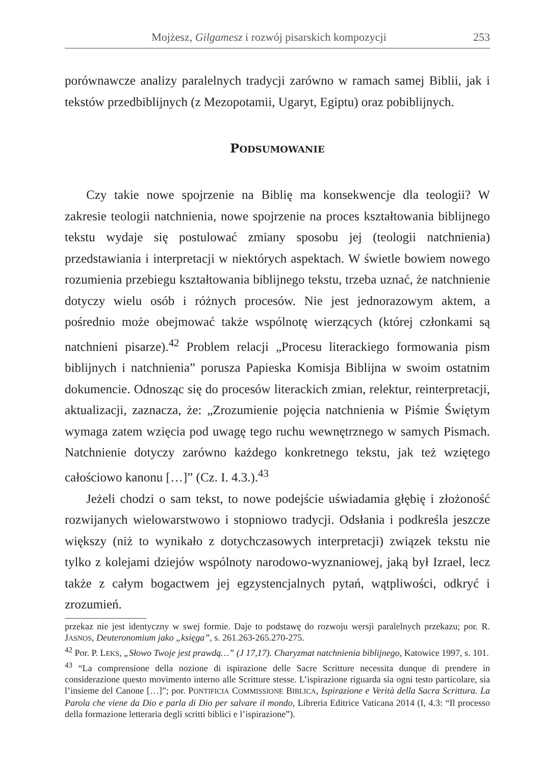Mojżesz, Gilgamesz i rozwój pisarskich kompozycji 253
porównawcze analizy paralelnych tradycji zarówno w ramach samej Biblii, jak i tekstów przedbiblijnych (z Mezopotamii, Ugaryt, Egiptu) oraz pobiblijnych.
PODSUMOWANIE
Czy takie nowe spojrzenie na Biblię ma konsekwencje dla teologii? W zakresie teologii natchnienia, nowe spojrzenie na proces kształtowania biblijnego tekstu wydaje się postulować zmiany sposobu jej (teologii natchnienia) przedstawiania i interpretacji w niektórych aspektach. W świetle bowiem nowego rozumienia przebiegu kształtowania biblijnego tekstu, trzeba uznać, że natchnienie dotyczy wielu osób i różnych procesów. Nie jest jednorazowym aktem, a pośrednio może obejmować także wspólnotę wierzących (której członkami są natchnieni pisarze).<sup>42</sup> Problem relacji „Procesu literackiego formowania pism biblijnych i natchnienia” porusza Papieska Komisja Biblijna w swoim ostatnim dokumencie. Odnosząc się do procesów literackich zmian, relektur, reinterpretacji, aktualizacji, zaznacza, że: „Zrozumienie pojęcia natchnienia w Piśmie Świętym wymaga zatem wzięcia pod uwagę tego ruchu wewnętrznego w samych Pismach. Natchnienie dotyczy zarówno każdego konkretnego tekstu, jak też wziętego całościowo kanonu […]” (Cz. I. 4.3.).<sup>43</sup>
Jeżeli chodzi o sam tekst, to nowe podejście uświadamia głębię i złożoność rozwijanych wielowarstwowo i stopniowo tradycji. Odsłania i podkreśla jeszcze większy (niż to wynikało z dotychczasowych interpretacji) związek tekstu nie tylko z kolejami dziejów wspólnoty narodowo-wyznaniowej, jaką był Izrael, lecz także z całym bogactwem jej egzystencjalnych pytań, wątpliwości, odkryć i zrozumień.
przekaz nie jest identyczny w swej formie. Daje to podstawę do rozwoju wersji paralelnych przekazu; por. R. JASNOS, Deuteronomium jako „księga”, s. 261.263-265.270-275.
<sup>42</sup> Por. P. LEKS, „Słowo Twoje jest prawdą…” (J 17,17). Charyzmat natchnienia biblijnego, Katowice 1997, s. 101.
<sup>43</sup> “La comprensione della nozione di ispirazione delle Sacre Scritture necessita dunque di prendere in considerazione questo movimento interno alle Scritture stesse. L’ispirazione riguarda sia ogni testo particolare, sia l’insieme del Canone […]”; por. PONTIFICIA COMMISSIONE BIBLICA, Ispirazione e Verità della Sacra Scrittura. La Parola che viene da Dio e parla di Dio per salvare il mondo, Libreria Editrice Vaticana 2014 (I, 4.3: “Il processo della formazione letteraria degli scritti biblici e l’ispirazione”).